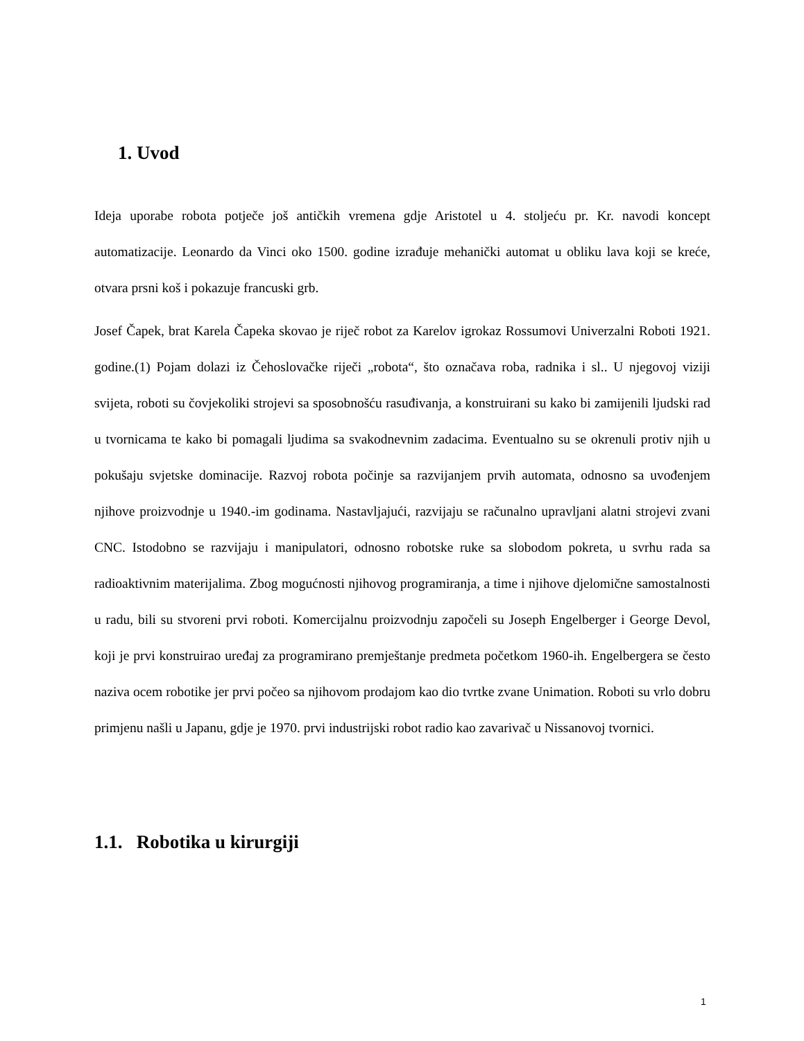1. Uvod
Ideja uporabe robota potječe još antičkih vremena gdje Aristotel u 4. stoljeću pr. Kr. navodi koncept automatizacije. Leonardo da Vinci oko 1500. godine izrađuje mehanički automat u obliku lava koji se kreće, otvara prsni koš i pokazuje francuski grb.
Josef Čapek, brat Karela Čapeka skovao je riječ robot za Karelov igrokaz Rossumovi Univerzalni Roboti 1921. godine.(1) Pojam dolazi iz Čehoslovačke riječi „robota“, što označava roba, radnika i sl.. U njegovoj viziji svijeta, roboti su čovjekoliki strojevi sa sposobnošću rasuđivanja, a konstruirani su kako bi zamijenili ljudski rad u tvornicama te kako bi pomagali ljudima sa svakodnevnim zadacima. Eventualno su se okrenuli protiv njih u pokušaju svjetske dominacije. Razvoj robota počinje sa razvijanjem prvih automata, odnosno sa uvođenjem njihove proizvodnje u 1940.-im godinama. Nastavljajući, razvijaju se računalno upravljani alatni strojevi zvani CNC. Istodobno se razvijaju i manipulatori, odnosno robotske ruke sa slobodom pokreta, u svrhu rada sa radioaktivnim materijalima. Zbog mogućnosti njihovog programiranja, a time i njihove djelomične samostalnosti u radu, bili su stvoreni prvi roboti. Komercijalnu proizvodnju započeli su Joseph Engelberger i George Devol, koji je prvi konstruirao uređaj za programirano premještanje predmeta početkom 1960-ih. Engelbergera se često naziva ocem robotike jer prvi počeo sa njihovom prodajom kao dio tvrtke zvane Unimation. Roboti su vrlo dobru primjenu našli u Japanu, gdje je 1970. prvi industrijski robot radio kao zavarivač u Nissanovoj tvornici.
1.1. Robotika u kirurgiji
1